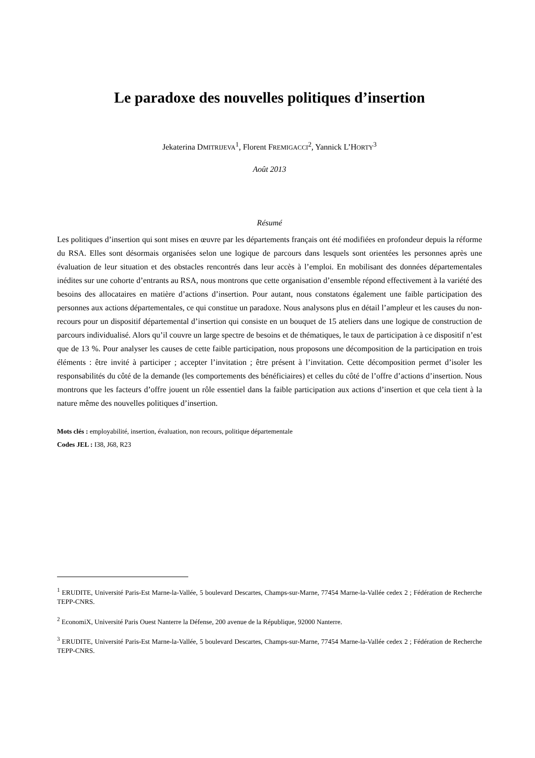Le paradoxe des nouvelles politiques d’insertion
Jekaterina DMITRIJEVA<sup>1</sup>, Florent FREMIGACCI<sup>2</sup>, Yannick L’HORTY<sup>3</sup>
Août 2013
Résumé
Les politiques d’insertion qui sont mises en œuvre par les départements français ont été modifiées en profondeur depuis la réforme du RSA. Elles sont désormais organisées selon une logique de parcours dans lesquels sont orientées les personnes après une évaluation de leur situation et des obstacles rencontrés dans leur accès à l’emploi. En mobilisant des données départementales inédites sur une cohorte d’entrants au RSA, nous montrons que cette organisation d’ensemble répond effectivement à la variété des besoins des allocataires en matière d’actions d’insertion. Pour autant, nous constatons également une faible participation des personnes aux actions départementales, ce qui constitue un paradoxe. Nous analysons plus en détail l’ampleur et les causes du non-recours pour un dispositif départemental d’insertion qui consiste en un bouquet de 15 ateliers dans une logique de construction de parcours individualisé. Alors qu’il couvre un large spectre de besoins et de thématiques, le taux de participation à ce dispositif n’est que de 13 %. Pour analyser les causes de cette faible participation, nous proposons une décomposition de la participation en trois éléments : être invité à participer ; accepter l’invitation ; être présent à l’invitation. Cette décomposition permet d’isoler les responsabilités du côté de la demande (les comportements des bénéficiaires) et celles du côté de l’offre d’actions d’insertion. Nous montrons que les facteurs d’offre jouent un rôle essentiel dans la faible participation aux actions d’insertion et que cela tient à la nature même des nouvelles politiques d’insertion.
Mots clés : employabilité, insertion, évaluation, non recours, politique départementale
Codes JEL : I38, J68, R23
<sup>1</sup> ERUDITE, Université Paris-Est Marne-la-Vallée, 5 boulevard Descartes, Champs-sur-Marne, 77454 Marne-la-Vallée cedex 2 ; Fédération de Recherche TEPP-CNRS.
<sup>2</sup> EconomiX, Université Paris Ouest Nanterre la Défense, 200 avenue de la République, 92000 Nanterre.
<sup>3</sup> ERUDITE, Université Paris-Est Marne-la-Vallée, 5 boulevard Descartes, Champs-sur-Marne, 77454 Marne-la-Vallée cedex 2 ; Fédération de Recherche TEPP-CNRS.